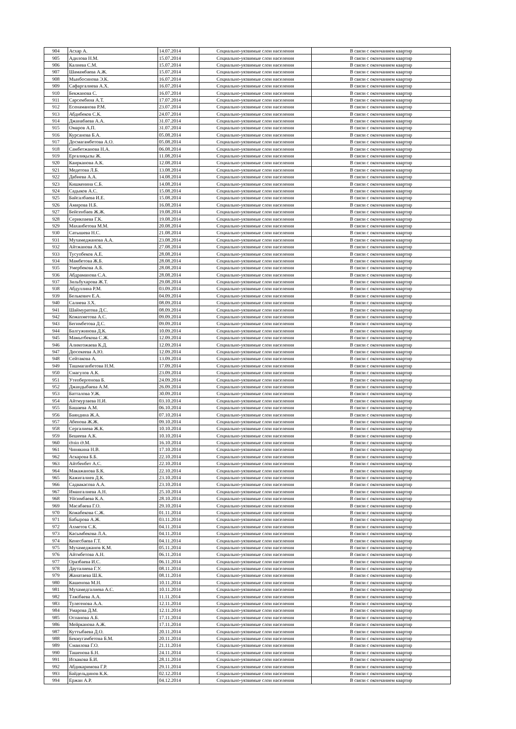| 904 | Асхар А. | 14.07.2014 | Социально-уязвимые слои населения | В связи с окончанием квартир |
| 905 | Адилова Н.М. | 15.07.2014 | Социально-уязвимые слои населения | В связи с окончанием квартир |
| 906 | Калиева С.М. | 15.07.2014 | Социально-уязвимые слои населения | В связи с окончанием квартир |
| 907 | Шамамбаева А.Ж. | 15.07.2014 | Социально-уязвимые слои населения | В связи с окончанием квартир |
| 908 | Мынбосинова Э.К. | 16.07.2014 | Социально-уязвимые слои населения | В связи с окончанием квартир |
| 909 | Сафаргалиева А.Х. | 16.07.2014 | Социально-уязвимые слои населения | В связи с окончанием квартир |
| 910 | Бекжанова С. | 16.07.2014 | Социально-уязвимые слои населения | В связи с окончанием квартир |
| 911 | Сарсембина А.Т. | 17.07.2014 | Социально-уязвимые слои населения | В связи с окончанием квартир |
| 912 | Есенаманова Р.М. | 23.07.2014 | Социально-уязвимые слои населения | В связи с окончанием квартир |
| 913 | Абдибеков С.К. | 24.07.2014 | Социально-уязвимые слои населения | В связи с окончанием квартир |
| 914 | Джанабаева А.А. | 31.07.2014 | Социально-уязвимые слои населения | В связи с окончанием квартир |
| 915 | Омаров А.П. | 31.07.2014 | Социально-уязвимые слои населения | В связи с окончанием квартир |
| 916 | Курсанова Б.А. | 05.08.2014 | Социально-уязвимые слои населения | В связи с окончанием квартир |
| 917 | Досмагамбетова А.О. | 05.08.2014 | Социально-уязвимые слои населения | В связи с окончанием квартир |
| 918 | Самбетжанова Н.А. | 06.08.2014 | Социально-уязвимые слои населения | В связи с окончанием квартир |
| 919 | Ерғалиқызы Ж. | 11.08.2014 | Социально-уязвимые слои населения | В связи с окончанием квартир |
| 920 | Каирканова А.К. | 12.08.2014 | Социально-уязвимые слои населения | В связи с окончанием квартир |
| 921 | Медетова Л.Б. | 13.08.2014 | Социально-уязвимые слои населения | В связи с окончанием квартир |
| 922 | Дабиева А.А. | 14.08.2014 | Социально-уязвимые слои населения | В связи с окончанием квартир |
| 923 | Кишкенина С.Б. | 14.08.2014 | Социально-уязвимые слои населения | В связи с окончанием квартир |
| 924 | Садыков А.С. | 15.08.2014 | Социально-уязвимые слои населения | В связи с окончанием квартир |
| 925 | Байсалбаева И.Е. | 15.08.2014 | Социально-уязвимые слои населения | В связи с окончанием квартир |
| 926 | Амирова Н.Б. | 16.08.2014 | Социально-уязвимые слои населения | В связи с окончанием квартир |
| 927 | Бейсенбаев Ж.Ж. | 19.08.2014 | Социально-уязвимые слои населения | В связи с окончанием квартир |
| 928 | Серикпаева Г.К. | 19.08.2014 | Социально-уязвимые слои населения | В связи с окончанием квартир |
| 929 | Маханбетова М.М. | 20.08.2014 | Социально-уязвимые слои населения | В связи с окончанием квартир |
| 930 | Сатышева Н.С. | 21.08.2014 | Социально-уязвимые слои населения | В связи с окончанием квартир |
| 931 | Мухамеджанова А.А. | 23.08.2014 | Социально-уязвимые слои населения | В связи с окончанием квартир |
| 932 | Айтжанова А.К. | 27.08.2014 | Социально-уязвимые слои населения | В связи с окончанием квартир |
| 933 | Тусупбеков А.Е. | 28.08.2014 | Социально-уязвимые слои населения | В связи с окончанием квартир |
| 934 | Мамбетова Ж.Б. | 28.08.2014 | Социально-уязвимые слои населения | В связи с окончанием квартир |
| 935 | Умербекова А.Б. | 28.08.2014 | Социально-уязвимые слои населения | В связи с окончанием квартир |
| 936 | Абдраманова С.А. | 28.08.2014 | Социально-уязвимые слои населения | В связи с окончанием квартир |
| 937 | Зильбухарова Ж.Т. | 29.08.2014 | Социально-уязвимые слои населения | В связи с окончанием квартир |
| 938 | Абдуллина Р.М. | 03.09.2014 | Социально-уязвимые слои населения | В связи с окончанием квартир |
| 939 | Белькович Е.А. | 04.09.2014 | Социально-уязвимые слои населения | В связи с окончанием квартир |
| 940 | Салиева З.Х. | 08.09.2014 | Социально-уязвимые слои населения | В связи с окончанием квартир |
| 941 | Шаймуратова Д.С. | 08.09.2014 | Социально-уязвимые слои населения | В связи с окончанием квартир |
| 942 | Кожахметова А.С. | 09.09.2014 | Социально-уязвимые слои населения | В связи с окончанием квартир |
| 943 | Бегимбетова Д.С. | 09.09.2014 | Социально-уязвимые слои населения | В связи с окончанием квартир |
| 944 | Балгужинова Д.К. | 10.09.2014 | Социально-уязвимые слои населения | В связи с окончанием квартир |
| 945 | Мамытбекова С.Ж. | 12.09.2014 | Социально-уязвимые слои населения | В связи с окончанием квартир |
| 946 | Алимгожаева К.Д. | 12.09.2014 | Социально-уязвимые слои населения | В связи с окончанием квартир |
| 947 | Дюсекеева А.Ю. | 12.09.2014 | Социально-уязвимые слои населения | В связи с окончанием квартир |
| 948 | Сейтакова А. | 13.09.2014 | Социально-уязвимые слои населения | В связи с окончанием квартир |
| 949 | Ташмаганбетова Н.М. | 17.09.2014 | Социально-уязвимые слои населения | В связи с окончанием квартир |
| 950 | Смагулов А.К. | 23.09.2014 | Социально-уязвимые слои населения | В связи с окончанием квартир |
| 951 | Утепбергенова Б. | 24.09.2014 | Социально-уязвимые слои населения | В связи с окончанием квартир |
| 952 | Джандыбаева А.М. | 26.09.2014 | Социально-уязвимые слои населения | В связи с окончанием квартир |
| 953 | Батталова У.Ж. | 30.09.2014 | Социально-уязвимые слои населения | В связи с окончанием квартир |
| 954 | Айтмурзаева Н.И. | 03.10.2014 | Социально-уязвимые слои населения | В связи с окончанием квартир |
| 955 | Башаева А.М. | 06.10.2014 | Социально-уязвимые слои населения | В связи с окончанием квартир |
| 956 | Баяндина Ж.А. | 07.10.2014 | Социально-уязвимые слои населения | В связи с окончанием квартир |
| 957 | Абенова Ж.Ж. | 09.10.2014 | Социально-уязвимые слои населения | В связи с окончанием квартир |
| 958 | Сергалиева Ж.К. | 10.10.2014 | Социально-уязвимые слои населения | В связи с окончанием квартир |
| 959 | Бешеева А.К. | 10.10.2014 | Социально-уязвимые слои населения | В связи с окончанием квартир |
| 960 | Әліп Ә.М. | 16.10.2014 | Социально-уязвимые слои населения | В связи с окончанием квартир |
| 961 | Чинякина Н.В. | 17.10.2014 | Социально-уязвимые слои населения | В связи с окончанием квартир |
| 962 | Аскарова Б.Б. | 22.10.2014 | Социально-уязвимые слои населения | В связи с окончанием квартир |
| 963 | Айтбенбет А.С. | 22.10.2014 | Социально-уязвимые слои населения | В связи с окончанием квартир |
| 964 | Макажанова Б.К. | 22.10.2014 | Социально-уязвимые слои населения | В связи с окончанием квартир |
| 965 | Кажигалиев Д.К. | 23.10.2014 | Социально-уязвимые слои населения | В связи с окончанием квартир |
| 966 | Садвакасова А.А. | 23.10.2014 | Социально-уязвимые слои населения | В связи с окончанием квартир |
| 967 | Имангалиева А.Н. | 25.10.2014 | Социально-уязвимые слои населения | В связи с окончанием квартир |
| 968 | Уйсимбаева К.А. | 28.10.2014 | Социально-уязвимые слои населения | В связи с окончанием квартир |
| 969 | Масабаева Г.О. | 29.10.2014 | Социально-уязвимые слои населения | В связи с окончанием квартир |
| 970 | Кожабекова С.Ж. | 01.11.2014 | Социально-уязвимые слои населения | В связи с окончанием квартир |
| 971 | Бабырова А.Ж. | 03.11.2014 | Социально-уязвимые слои населения | В связи с окончанием квартир |
| 972 | Ахметов С.К. | 04.11.2014 | Социально-уязвимые слои населения | В связи с окончанием квартир |
| 973 | Касымбекова Л.А. | 04.11.2014 | Социально-уязвимые слои населения | В связи с окончанием квартир |
| 974 | Кенесбаева Г.Т. | 04.11.2014 | Социально-уязвимые слои населения | В связи с окончанием квартир |
| 975 | Мухамеджанов К.М. | 05.11.2014 | Социально-уязвимые слои населения | В связи с окончанием квартир |
| 976 | Айтмбетова А.Н. | 06.11.2014 | Социально-уязвимые слои населения | В связи с окончанием квартир |
| 977 | Оразбаева И.С. | 06.11.2014 | Социально-уязвимые слои населения | В связи с окончанием квартир |
| 978 | Дауталиева Г.У. | 08.11.2014 | Социально-уязвимые слои населения | В связи с окончанием квартир |
| 979 | Жанатаева Ш.К. | 08.11.2014 | Социально-уязвимые слои населения | В связи с окончанием квартир |
| 980 | Кашенова М.Н. | 10.11.2014 | Социально-уязвимые слои населения | В связи с окончанием квартир |
| 981 | Мухамедгалиева А.С. | 10.11.2014 | Социально-уязвимые слои населения | В связи с окончанием квартир |
| 982 | Тәжібаева А.А. | 11.11.2014 | Социально-уязвимые слои населения | В связи с окончанием квартир |
| 983 | Тулегенова А.А. | 12.11.2014 | Социально-уязвимые слои населения | В связи с окончанием квартир |
| 984 | Умарова Д.М. | 12.11.2014 | Социально-уязвимые слои населения | В связи с окончанием квартир |
| 985 | Оспанова А.Б. | 17.11.2014 | Социально-уязвимые слои населения | В связи с окончанием квартир |
| 986 | Мейрканова А.Ж. | 17.11.2014 | Социально-уязвимые слои населения | В связи с окончанием квартир |
| 987 | Куттыбаева Д.О. | 20.11.2014 | Социально-уязвимые слои населения | В связи с окончанием квартир |
| 988 | Бекмугамбетова Б.М. | 20.11.2014 | Социально-уязвимые слои населения | В связи с окончанием квартир |
| 989 | Смаилова Г.О. | 21.11.2014 | Социально-уязвимые слои населения | В связи с окончанием квартир |
| 990 | Ташенова Б.Н. | 24.11.2014 | Социально-уязвимые слои населения | В связи с окончанием квартир |
| 991 | Искакова Б.И. | 28.11.2014 | Социально-уязвимые слои населения | В связи с окончанием квартир |
| 992 | Абдикаримова Г.Р. | 29.11.2014 | Социально-уязвимые слои населения | В связи с окончанием квартир |
| 993 | Байдельдинов К.К. | 02.12.2014 | Социально-уязвимые слои населения | В связи с окончанием квартир |
| 994 | Ержан А.Р. | 04.12.2014 | Социально-уязвимые слои населения | В связи с окончанием квартир |